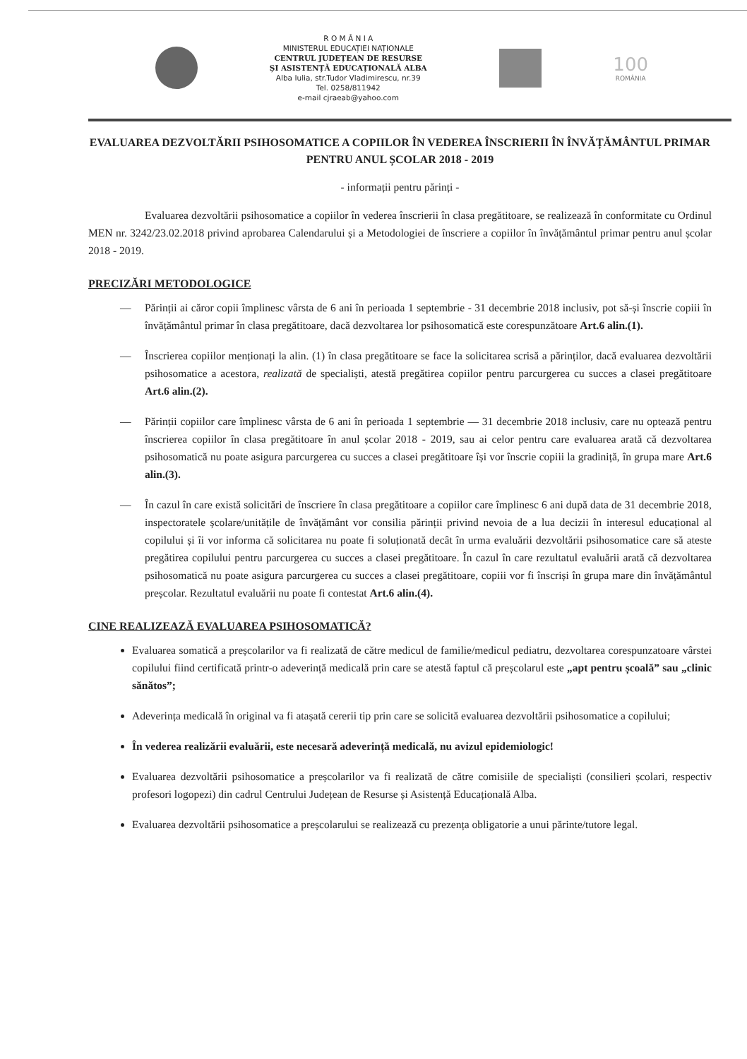R O M Â N I A
MINISTERUL EDUCAȚIEI NAȚIONALE
CENTRUL JUDEȚEAN DE RESURSE
ȘI ASISTENȚĂ EDUCAȚIONALĂ ALBA
Alba Iulia, str.Tudor Vladimirescu, nr.39
Tel. 0258/811942
e-mail cjraeab@yahoo.com
100
ROMÂNIA
EVALUAREA DEZVOLTĂRII PSIHOSOMATICE A COPIILOR ÎN VEDEREA ÎNSCRIERII ÎN ÎNVĂȚĂMÂNTUL PRIMAR PENTRU ANUL ȘCOLAR 2018 - 2019
- informații pentru părinți -
Evaluarea dezvoltării psihosomatice a copiilor în vederea înscrierii în clasa pregătitoare, se realizează în conformitate cu Ordinul MEN nr. 3242/23.02.2018 privind aprobarea Calendarului și a Metodologiei de înscriere a copiilor în învățământul primar pentru anul școlar 2018 - 2019.
PRECIZĂRI METODOLOGICE
— Părinții ai căror copii împlinesc vârsta de 6 ani în perioada 1 septembrie - 31 decembrie 2018 inclusiv, pot să-și înscrie copiii în învățământul primar în clasa pregătitoare, dacă dezvoltarea lor psihosomatică este corespunzătoare Art.6 alin.(1).
— Înscrierea copiilor menționați la alin. (1) în clasa pregătitoare se face la solicitarea scrisă a părinților, dacă evaluarea dezvoltării psihosomatice a acestora, realizată de specialiști, atestă pregătirea copiilor pentru parcurgerea cu succes a clasei pregătitoare Art.6 alin.(2).
— Părinții copiilor care împlinesc vârsta de 6 ani în perioada 1 septembrie — 31 decembrie 2018 inclusiv, care nu optează pentru înscrierea copiilor în clasa pregătitoare în anul școlar 2018 - 2019, sau ai celor pentru care evaluarea arată că dezvoltarea psihosomatică nu poate asigura parcurgerea cu succes a clasei pregătitoare își vor înscrie copiii la gradiniță, în grupa mare Art.6 alin.(3).
— În cazul în care există solicitări de înscriere în clasa pregătitoare a copiilor care împlinesc 6 ani după data de 31 decembrie 2018, inspectoratele școlare/unitățile de învățământ vor consilia părinții privind nevoia de a lua decizii în interesul educațional al copilului și îi vor informa că solicitarea nu poate fi soluționată decât în urma evaluării dezvoltării psihosomatice care să ateste pregătirea copilului pentru parcurgerea cu succes a clasei pregătitoare. În cazul în care rezultatul evaluării arată că dezvoltarea psihosomatică nu poate asigura parcurgerea cu succes a clasei pregătitoare, copiii vor fi înscriși în grupa mare din învățământul preșcolar. Rezultatul evaluării nu poate fi contestat Art.6 alin.(4).
CINE REALIZEAZĂ EVALUAREA PSIHOSOMATICĂ?
Evaluarea somatică a preșcolarilor va fi realizată de către medicul de familie/medicul pediatru, dezvoltarea corespunzatoare vârstei copilului fiind certificată printr-o adeverință medicală prin care se atestă faptul că preșcolarul este „apt pentru școală” sau „clinic sănătos”;
Adeverința medicală în original va fi atașată cererii tip prin care se solicită evaluarea dezvoltării psihosomatice a copilului;
În vederea realizării evaluării, este necesară adeverință medicală, nu avizul epidemiologic!
Evaluarea dezvoltării psihosomatice a preșcolarilor va fi realizată de către comisiile de specialiști (consilieri școlari, respectiv profesori logopezi) din cadrul Centrului Județean de Resurse și Asistență Educațională Alba.
Evaluarea dezvoltării psihosomatice a preșcolarului se realizează cu prezența obligatorie a unui părinte/tutore legal.